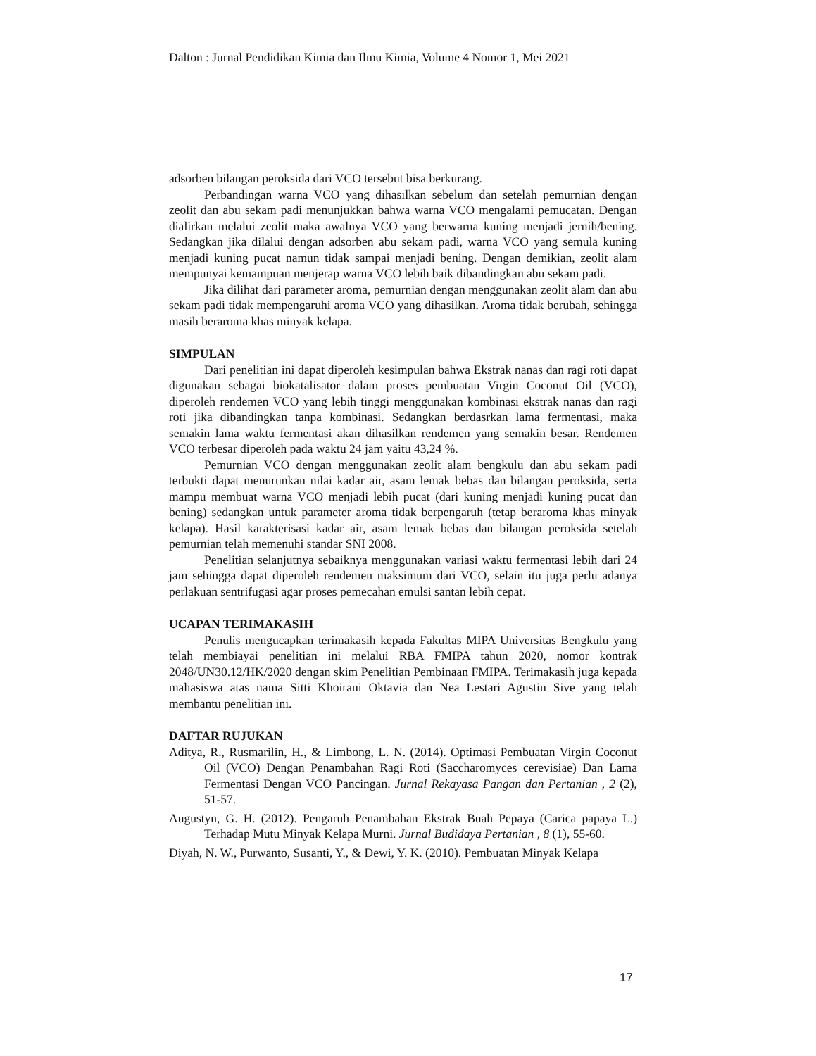Dalton : Jurnal Pendidikan Kimia dan Ilmu Kimia, Volume 4 Nomor 1, Mei 2021
adsorben bilangan peroksida dari VCO tersebut bisa berkurang.
Perbandingan warna VCO yang dihasilkan sebelum dan setelah pemurnian dengan zeolit dan abu sekam padi menunjukkan bahwa warna VCO mengalami pemucatan. Dengan dialirkan melalui zeolit maka awalnya VCO yang berwarna kuning menjadi jernih/bening. Sedangkan jika dilalui dengan adsorben abu sekam padi, warna VCO yang semula kuning menjadi kuning pucat namun tidak sampai menjadi bening. Dengan demikian, zeolit alam mempunyai kemampuan menjerap warna VCO lebih baik dibandingkan abu sekam padi.
Jika dilihat dari parameter aroma, pemurnian dengan menggunakan zeolit alam dan abu sekam padi tidak mempengaruhi aroma VCO yang dihasilkan. Aroma tidak berubah, sehingga masih beraroma khas minyak kelapa.
SIMPULAN
Dari penelitian ini dapat diperoleh kesimpulan bahwa Ekstrak nanas dan ragi roti dapat digunakan sebagai biokatalisator dalam proses pembuatan Virgin Coconut Oil (VCO), diperoleh rendemen VCO yang lebih tinggi menggunakan kombinasi ekstrak nanas dan ragi roti jika dibandingkan tanpa kombinasi. Sedangkan berdasrkan lama fermentasi, maka semakin lama waktu fermentasi akan dihasilkan rendemen yang semakin besar. Rendemen VCO terbesar diperoleh pada waktu 24 jam yaitu 43,24 %.
Pemurnian VCO dengan menggunakan zeolit alam bengkulu dan abu sekam padi terbukti dapat menurunkan nilai kadar air, asam lemak bebas dan bilangan peroksida, serta mampu membuat warna VCO menjadi lebih pucat (dari kuning menjadi kuning pucat dan bening) sedangkan untuk parameter aroma tidak berpengaruh (tetap beraroma khas minyak kelapa). Hasil karakterisasi kadar air, asam lemak bebas dan bilangan peroksida setelah pemurnian telah memenuhi standar SNI 2008.
Penelitian selanjutnya sebaiknya menggunakan variasi waktu fermentasi lebih dari 24 jam sehingga dapat diperoleh rendemen maksimum dari VCO, selain itu juga perlu adanya perlakuan sentrifugasi agar proses pemecahan emulsi santan lebih cepat.
UCAPAN TERIMAKASIH
Penulis mengucapkan terimakasih kepada Fakultas MIPA Universitas Bengkulu yang telah membiayai penelitian ini melalui RBA FMIPA tahun 2020, nomor kontrak 2048/UN30.12/HK/2020 dengan skim Penelitian Pembinaan FMIPA. Terimakasih juga kepada mahasiswa atas nama Sitti Khoirani Oktavia dan Nea Lestari Agustin Sive yang telah membantu penelitian ini.
DAFTAR RUJUKAN
Aditya, R., Rusmarilin, H., & Limbong, L. N. (2014). Optimasi Pembuatan Virgin Coconut Oil (VCO) Dengan Penambahan Ragi Roti (Saccharomyces cerevisiae) Dan Lama Fermentasi Dengan VCO Pancingan. Jurnal Rekayasa Pangan dan Pertanian , 2 (2), 51-57.
Augustyn, G. H. (2012). Pengaruh Penambahan Ekstrak Buah Pepaya (Carica papaya L.) Terhadap Mutu Minyak Kelapa Murni. Jurnal Budidaya Pertanian , 8 (1), 55-60.
Diyah, N. W., Purwanto, Susanti, Y., & Dewi, Y. K. (2010). Pembuatan Minyak Kelapa
17